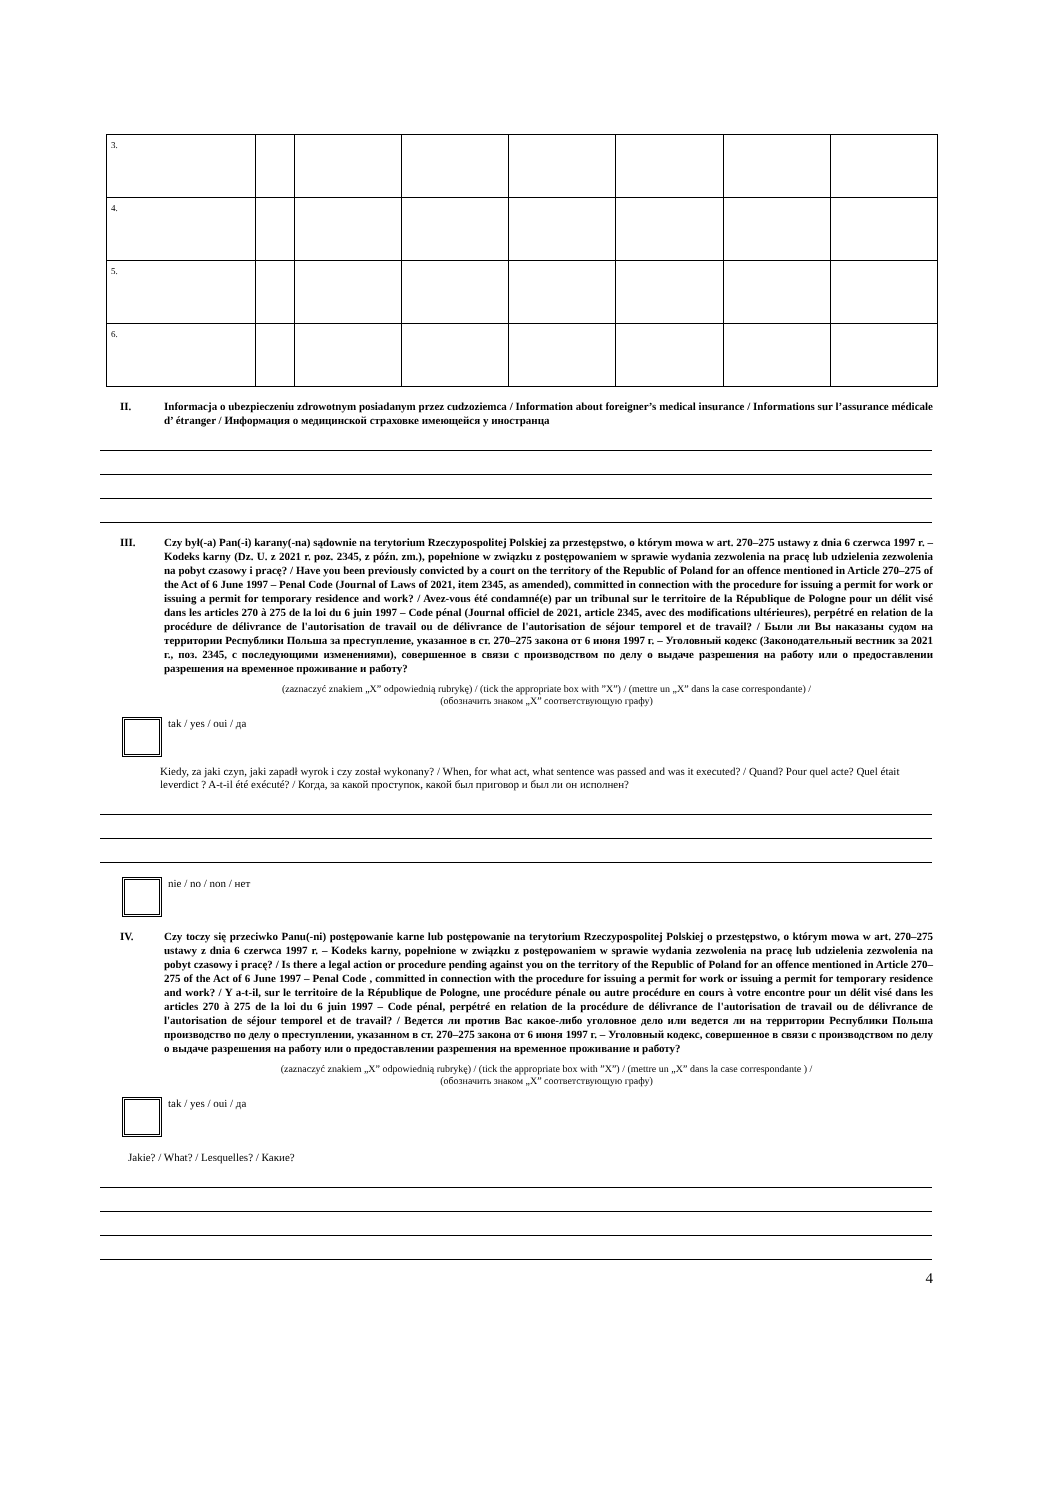| 3. | | | | | | | |
| 4. | | | | | | | |
| 5. | | | | | | | |
| 6. | | | | | | | |
II. Informacja o ubezpieczeniu zdrowotnym posiadanym przez cudzoziemca / Information about foreigner’s medical insurance / Informations sur l’assurance médicale d’ étranger / Информация о медицинской страховке имеющейся у иностранца
III. Czy był(-a) Pan(-i) karany(-na) sądownie na terytorium Rzeczypospolitej Polskiej za przestępstwo, o którym mowa w art. 270–275 ustawy z dnia 6 czerwca 1997 r. – Kodeks karny (Dz. U. z 2021 r. poz. 2345, z późn. zm.), popełnione w związku z postępowaniem w sprawie wydania zezwolenia na pracę lub udzielenia zezwolenia na pobyt czasowy i pracę? / Have you been previously convicted by a court on the territory of the Republic of Poland for an offence mentioned in Article 270–275 of the Act of 6 June 1997 – Penal Code (Journal of Laws of 2021, item 2345, as amended), committed in connection with the procedure for issuing a permit for work or issuing a permit for temporary residence and work? / Avez-vous été condamné(e) par un tribunal sur le territoire de la République de Pologne pour un délit visé dans les articles 270 à 275 de la loi du 6 juin 1997 – Code pénal (Journal officiel de 2021, article 2345, avec des modifications ultérieures), perpétré en relation de la procédure de délivrance de l'autorisation de travail ou de délivrance de l'autorisation de séjour temporel et de travail? / Были ли Вы наказаны судом на территории Республики Польша за преступление, указанное в ст. 270–275 закона от 6 июня 1997 г. – Уголовный кодекс (Законодательный вестник за 2021 г., поз. 2345, с последующими изменениями), совершенное в связи с производством по делу о выдаче разрешения на работу или о предоставлении разрешения на временное проживание и работу?
(zaznaczyć znakiem „X” odpowiednią rubrykę) / (tick the appropriate box with ”X”) / (mettre un „X” dans la case correspondante) /
(обозначить знаком „X” соответствующую графу)
tak / yes / oui / да
Kiedy, za jaki czyn, jaki zapadł wyrok i czy został wykonany? / When, for what act, what sentence was passed and was it executed? / Quand? Pour quel acte? Quel était leverdict ? A-t-il été exécuté? / Когда, за какой проступок, какой был приговор и был ли он исполнен?
nie / no / non / нет
IV. Czy toczy się przeciwko Panu(-ni) postępowanie karne lub postępowanie na terytorium Rzeczypospolitej Polskiej o przestępstwo, o którym mowa w art. 270–275 ustawy z dnia 6 czerwca 1997 r. – Kodeks karny, popełnione w związku z postępowaniem w sprawie wydania zezwolenia na pracę lub udzielenia zezwolenia na pobyt czasowy i pracę? / Is there a legal action or procedure pending against you on the territory of the Republic of Poland for an offence mentioned in Article 270–275 of the Act of 6 June 1997 – Penal Code , committed in connection with the procedure for issuing a permit for work or issuing a permit for temporary residence and work? / Y a-t-il, sur le territoire de la République de Pologne, une procédure pénale ou autre procédure en cours à votre encontre pour un délit visé dans les articles 270 à 275 de la loi du 6 juin 1997 – Code pénal, perpétré en relation de la procédure de délivrance de l'autorisation de travail ou de délivrance de l'autorisation de séjour temporel et de travail? / Ведется ли против Вас какое-либо уголовное дело или ведется ли на территории Республики Польша производство по делу о преступлении, указанном в ст. 270–275 закона от 6 июня 1997 г. – Уголовный кодекс, совершенное в связи с производством по делу о выдаче разрешения на работу или о предоставлении разрешения на временное проживание и работу?
(zaznaczyć znakiem „X” odpowiednią rubrykę) / (tick the appropriate box with ”X”) / (mettre un „X” dans la case correspondante ) /
(обозначить знаком „X” соответствующую графу)
tak / yes / oui / да
Jakie? / What? / Lesquelles? / Какие?
4